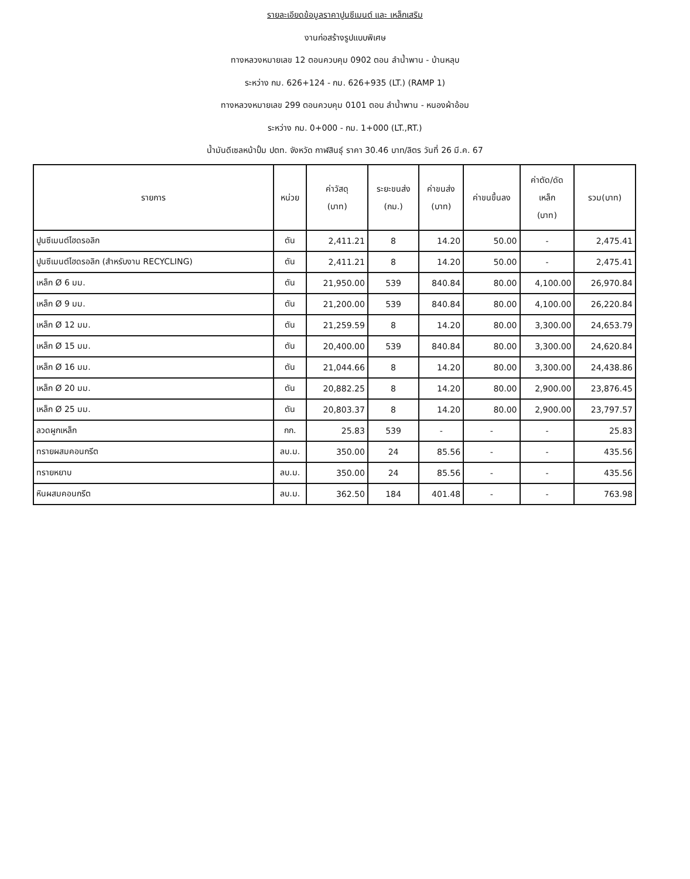รายละเอียดข้อมูลราคาปูนซีเมนต์ และ เหล็กเสริม
งานก่อสร้างรูปแบบพิเศษ
ทางหลวงหมายเลข 12 ตอนควบคุม 0902 ตอน ลำน้ำพาน - บ้านหลุบ
ระหว่าง กม. 626+124 - กม. 626+935 (LT.) (RAMP 1)
ทางหลวงหมายเลข 299 ตอนควบคุม 0101 ตอน ลำน้ำพาน - หนองผ้าอ้อม
ระหว่าง กม. 0+000 - กม. 1+000 (LT.,RT.)
น้ำมันดีเซลหน้าปั้ม ปตท. จังหวัด กาฬสินธุ์ ราคา 30.46 บาท/ลิตร วันที่ 26 มี.ค. 67
| รายการ | หน่วย | ค่าวัสดุ (บาท) | ระยะขนส่ง (กม.) | ค่าขนส่ง (บาท) | ค่าขนขึ้นลง | ค่าตัด/ดัด เหล็ก (บาท) | รวม(บาท) |
| --- | --- | --- | --- | --- | --- | --- | --- |
| ปูนซีเมนต์ไฮดรอลิก | ตัน | 2,411.21 | 8 | 14.20 | 50.00 | - | 2,475.41 |
| ปูนซีเมนต์ไฮดรอลิก (สำหรับงาน RECYCLING) | ตัน | 2,411.21 | 8 | 14.20 | 50.00 | - | 2,475.41 |
| เหล็ก Ø 6 มม. | ตัน | 21,950.00 | 539 | 840.84 | 80.00 | 4,100.00 | 26,970.84 |
| เหล็ก Ø 9 มม. | ตัน | 21,200.00 | 539 | 840.84 | 80.00 | 4,100.00 | 26,220.84 |
| เหล็ก Ø 12 มม. | ตัน | 21,259.59 | 8 | 14.20 | 80.00 | 3,300.00 | 24,653.79 |
| เหล็ก Ø 15 มม. | ตัน | 20,400.00 | 539 | 840.84 | 80.00 | 3,300.00 | 24,620.84 |
| เหล็ก Ø 16 มม. | ตัน | 21,044.66 | 8 | 14.20 | 80.00 | 3,300.00 | 24,438.86 |
| เหล็ก Ø 20 มม. | ตัน | 20,882.25 | 8 | 14.20 | 80.00 | 2,900.00 | 23,876.45 |
| เหล็ก Ø 25 มม. | ตัน | 20,803.37 | 8 | 14.20 | 80.00 | 2,900.00 | 23,797.57 |
| ลวดผูกเหล็ก | กก. | 25.83 | 539 | - | - | - | 25.83 |
| ทรายผสมคอนกรีต | ลบ.ม. | 350.00 | 24 | 85.56 | - | - | 435.56 |
| ทรายหยาบ | ลบ.ม. | 350.00 | 24 | 85.56 | - | - | 435.56 |
| หินผสมคอนกรีต | ลบ.ม. | 362.50 | 184 | 401.48 | - | - | 763.98 |